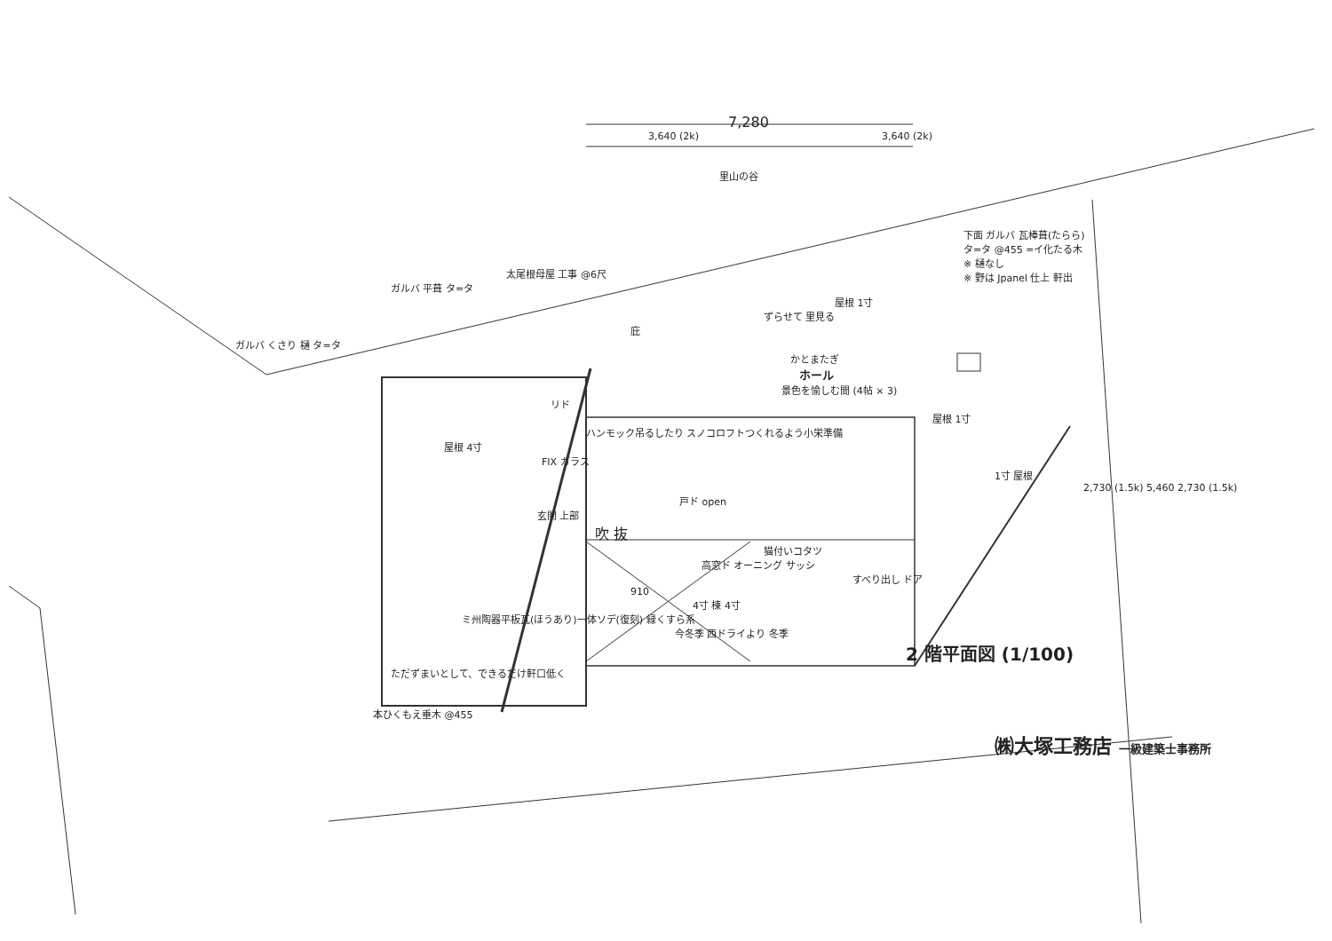7,280
3,640 (2k) 3,640 (2k)
里山の谷
下面 ガルバ 瓦棒葺(たらら)
タ=タ @455 =イ化たる木
※ 樋なし
※ 野は Jpanel 仕上 軒出
太尾根母屋 工事 @6尺
ガルバ 平葺 タ=タ
屋根 1寸
ずらせて 里見る
庇
ガルバ くさり 樋 タ=タ
かとまたぎ
ホール
景色を愉しむ間 (4帖 × 3)
リド
屋根 1寸
ハンモック吊るしたり スノコロフトつくれるよう小栄準備
屋根 4寸
FIX ガラス
1寸 屋根
2,730 (1.5k) 5,460 2,730 (1.5k)
戸ド open
玄関 上部
吹 抜
猫付いコタツ
高窓ド オーニング サッシ
すべり出し ドア
910
4寸 棟 4寸
ミ州陶器平板瓦(ほうあり)一体ソデ(復刻) 緑くすら系
今冬季 西ドライより 冬季
2 階平面図 (1/100)
ただずまいとして、できるだけ軒口低く
本ひくもえ垂木 @455
㈱大塚工務店 一級建築士事務所